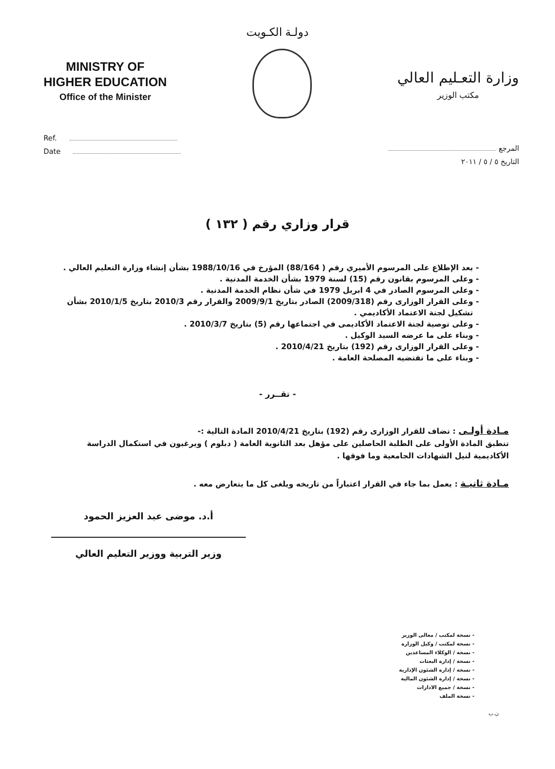دولـة الكـويت
MINISTRY OF
HIGHER EDUCATION
Office of the Minister
وزارة التعـليم العالي
مكتب الوزير
Ref.
Date
المرجع
التاريخ ٥ / ٥ / ٢٠١١
قرار وزاري رقم ( ١٣٢ )
بعد الإطلاع على المرسوم الأميري رقم ( 88/164) المؤرخ في 1988/10/16 بشأن إنشاء وزارة التعليم العالي .
وعلى المرسوم بقانون رقم (15) لسنة 1979 بشأن الخدمة المدنية .
وعلى المرسوم الصادر في 4 ابريل 1979 في شأن نظام الخدمة المدنية .
وعلى القرار الوزارى رقم (2009/318) الصادر بتاريخ 2009/9/1 والقرار رقم 2010/3 بتاريخ 2010/1/5 بشأن تشكيل لجنة الاعتماد الأكاديمي .
وعلى توصية لجنة الاعتماد الأكاديمى في اجتماعها رقم (5) بتاريخ 2010/3/7 .
وبناء على ما عرضه السيد الوكيل .
وعلى القرار الوزارى رقم (192) بتاريخ 2010/4/21 .
وبناء على ما تقتضيه المصلحة العامة .
- تقــرر -
مـادة أولـى : تضاف للقرار الوزارى رقم (192) بتاريخ 2010/4/21 المادة التالية :-
تنطبق المادة الأولى على الطلبة الحاصلين على مؤهل بعد الثانوية العامة ( دبلوم ) ويرغبون في استكمال الدراسة الأكاديمية لنيل الشهادات الجامعية وما فوقها .
مـادة ثانيـة : يعمل بما جاء في القرار اعتباراً من تاريخه ويلغى كل ما يتعارض معه .
أ.د. موضى عبد العزيز الحمود
وزير التربية ووزير التعليم العالي
نسخة لمكتب / معالى الوزير
نسخة لمكتب / وكيل الوزارة
نسخة / الوكلاء المساعدين
نسخة / إدارة البعثات
نسخه / إدارة الشئون الإدارية
نسخة / إدارة الشئون المالية
نسخة / جميع الادارات
نسخة الملف
ن.ب